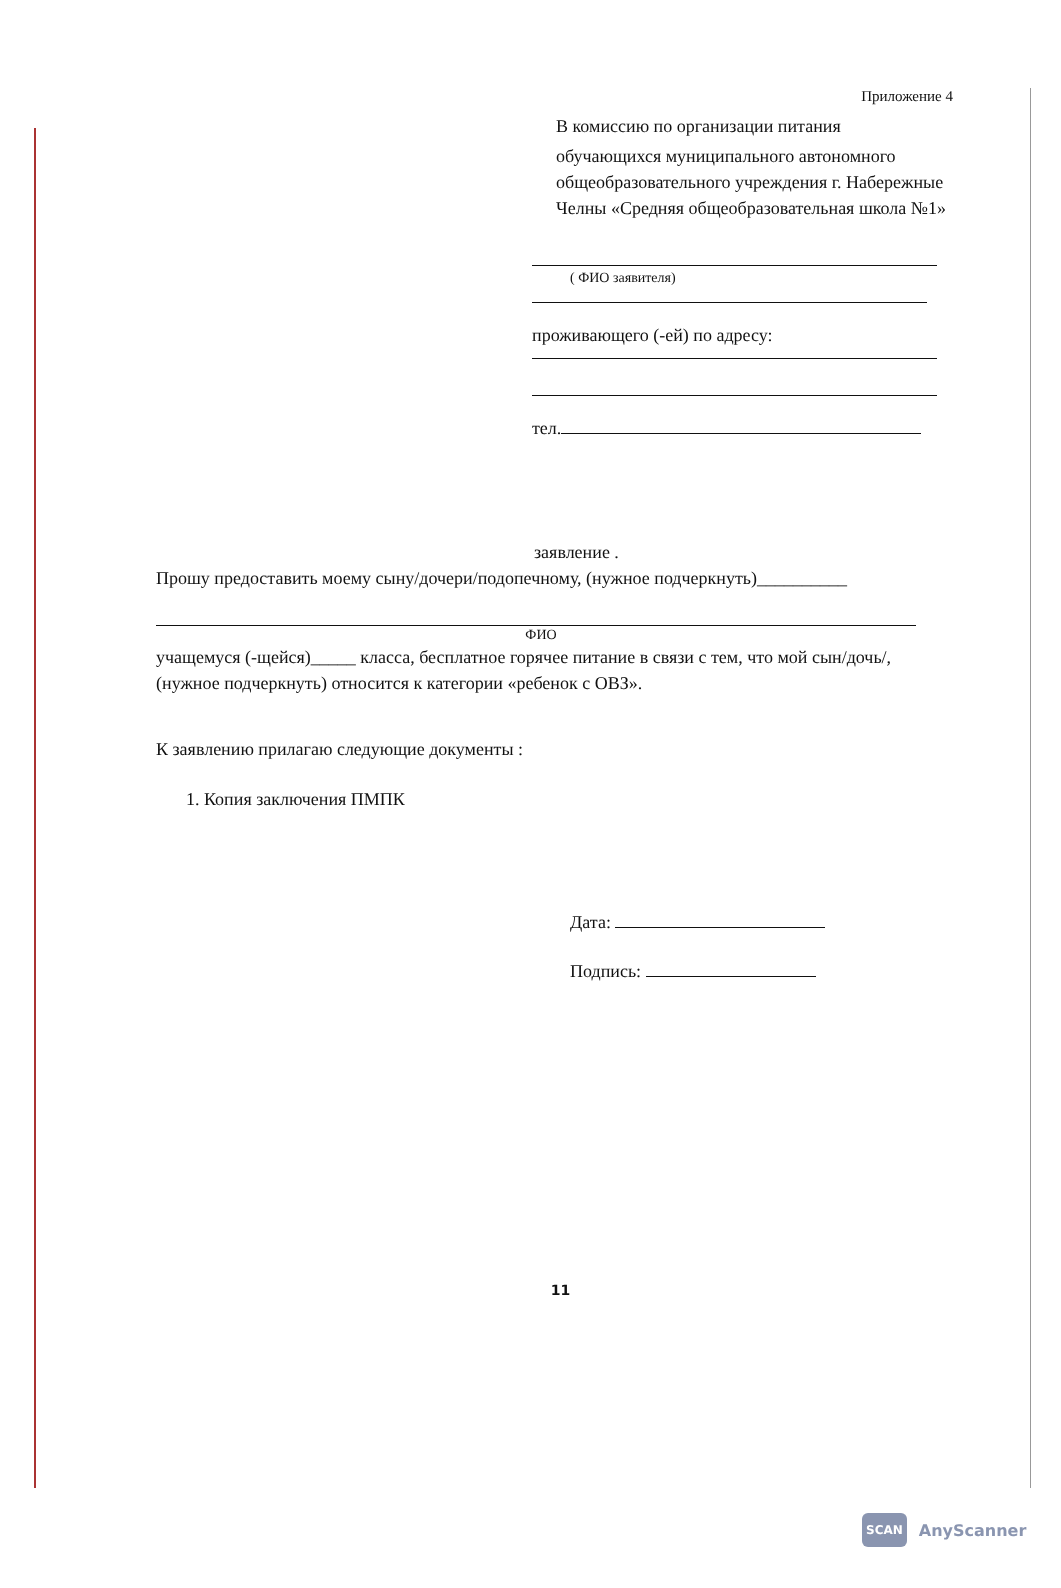Приложение 4
В комиссию по организации питания
обучающихся муниципального автономного общеобразовательного учреждения г. Набережные Челны «Средняя общеобразовательная школа №1»
( ФИО заявителя)
проживающего (-ей) по адресу:
тел.
заявление .
Прошу предоставить моему сыну/дочери/подопечному, (нужное подчеркнуть)__________
ФИО
учащемуся (-щейся)_____ класса, бесплатное горячее питание в связи с тем, что мой сын/дочь/, (нужное подчеркнуть) относится к категории «ребенок с ОВЗ».
К заявлению прилагаю следующие документы :
1. Копия заключения ПМПК
Дата:
Подпись:
11
SCAN AnyScanner